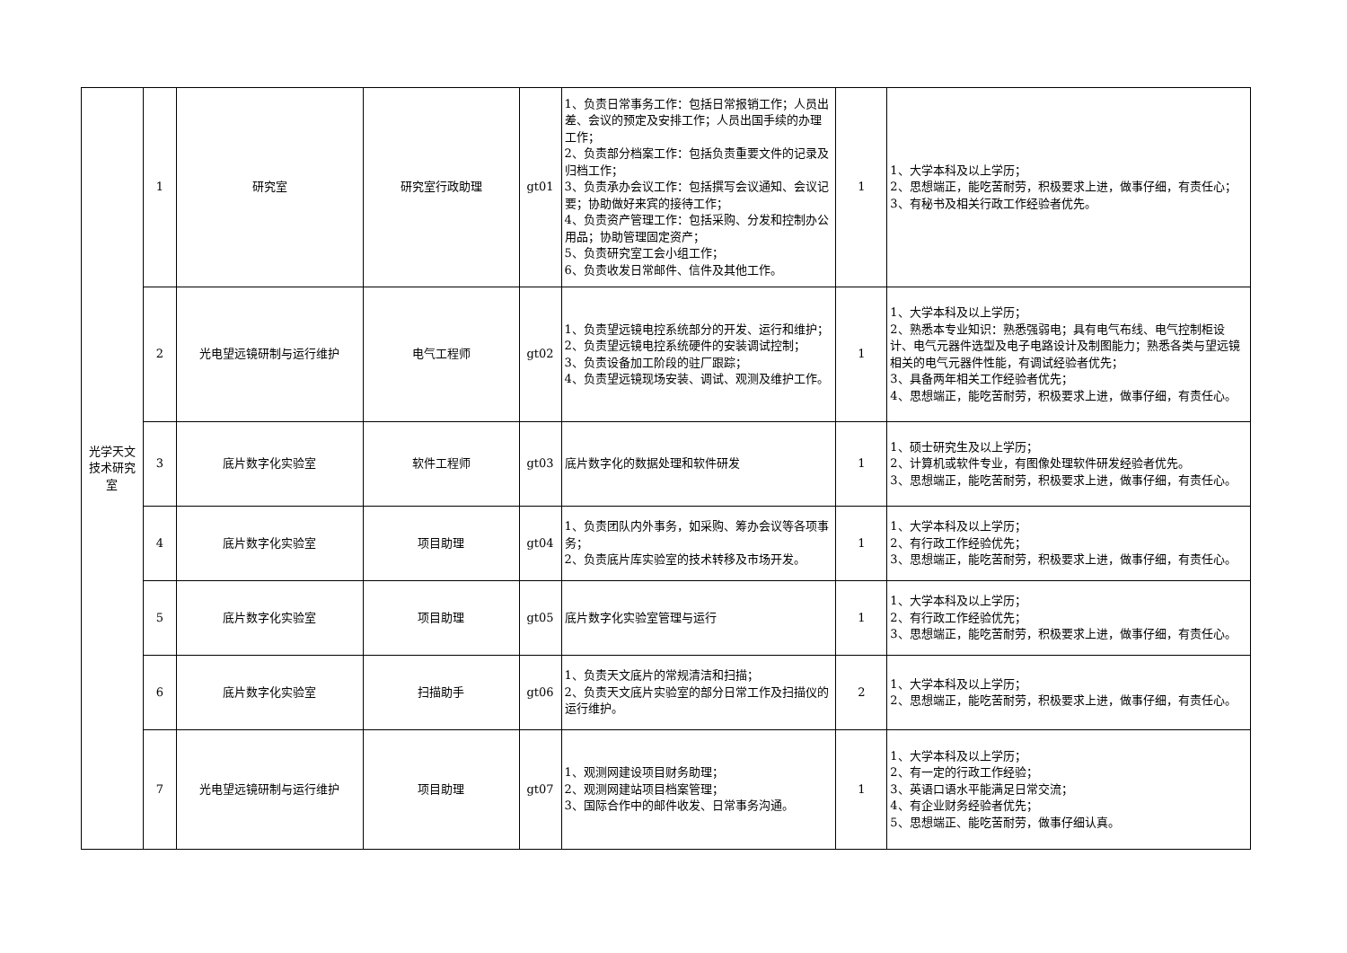| 光学天文技术研究室 | 1 | 研究室 | 研究室行政助理 | gt01 | 1、负责日常事务工作：包括日常报销工作；人员出差、会议的预定及安排工作；人员出国手续的办理工作； 2、负责部分档案工作：包括负责重要文件的记录及归档工作； 3、负责承办会议工作：包括撰写会议通知、会议记要；协助做好来宾的接待工作； 4、负责资产管理工作：包括采购、分发和控制办公用品；协助管理固定资产； 5、负责研究室工会小组工作； 6、负责收发日常邮件、信件及其他工作。 | 1 | 1、大学本科及以上学历； 2、思想端正，能吃苦耐劳，积极要求上进，做事仔细，有责任心； 3、有秘书及相关行政工作经验者优先。 |
| | 2 | 光电望远镜研制与运行维护 | 电气工程师 | gt02 | 1、负责望远镜电控系统部分的开发、运行和维护； 2、负责望远镜电控系统硬件的安装调试控制； 3、负责设备加工阶段的驻厂跟踪； 4、负责望远镜现场安装、调试、观测及维护工作。 | 1 | 1、大学本科及以上学历； 2、熟悉本专业知识：熟悉强弱电；具有电气布线、电气控制柜设计、电气元器件选型及电子电路设计及制图能力；熟悉各类与望远镜相关的电气元器件性能，有调试经验者优先； 3、具备两年相关工作经验者优先； 4、思想端正，能吃苦耐劳，积极要求上进，做事仔细，有责任心。 |
| | 3 | 底片数字化实验室 | 软件工程师 | gt03 | 底片数字化的数据处理和软件研发 | 1 | 1、硕士研究生及以上学历； 2、计算机或软件专业，有图像处理软件研发经验者优先。 3、思想端正，能吃苦耐劳，积极要求上进，做事仔细，有责任心。 |
| | 4 | 底片数字化实验室 | 项目助理 | gt04 | 1、负责团队内外事务，如采购、筹办会议等各项事务； 2、负责底片库实验室的技术转移及市场开发。 | 1 | 1、大学本科及以上学历； 2、有行政工作经验优先； 3、思想端正，能吃苦耐劳，积极要求上进，做事仔细，有责任心。 |
| | 5 | 底片数字化实验室 | 项目助理 | gt05 | 底片数字化实验室管理与运行 | 1 | 1、大学本科及以上学历； 2、有行政工作经验优先； 3、思想端正，能吃苦耐劳，积极要求上进，做事仔细，有责任心。 |
| | 6 | 底片数字化实验室 | 扫描助手 | gt06 | 1、负责天文底片的常规清洁和扫描； 2、负责天文底片实验室的部分日常工作及扫描仪的运行维护。 | 2 | 1、大学本科及以上学历； 2、思想端正，能吃苦耐劳，积极要求上进，做事仔细，有责任心。 |
| | 7 | 光电望远镜研制与运行维护 | 项目助理 | gt07 | 1、观测网建设项目财务助理； 2、观测网建站项目档案管理； 3、国际合作中的邮件收发、日常事务沟通。 | 1 | 1、大学本科及以上学历； 2、有一定的行政工作经验； 3、英语口语水平能满足日常交流； 4、有企业财务经验者优先； 5、思想端正、能吃苦耐劳，做事仔细认真。 |